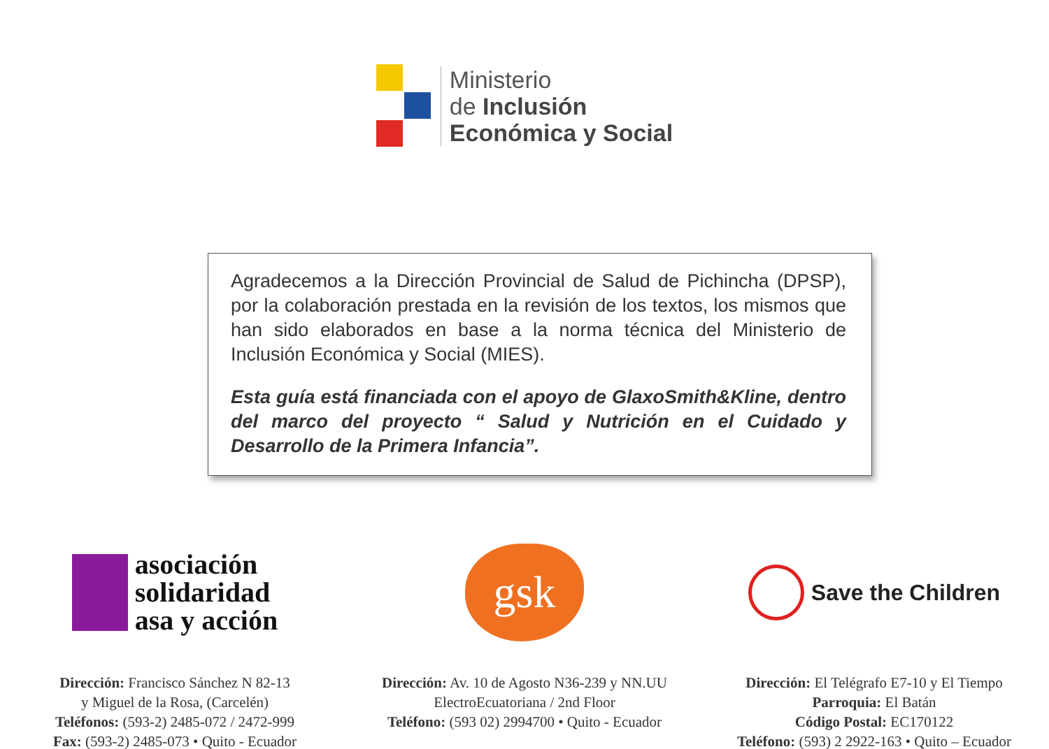Ministerio
de Inclusión
Económica y Social
Agradecemos a la Dirección Provincial de Salud de Pichincha (DPSP), por la colaboración prestada en la revisión de los textos, los mismos que han sido elaborados en base a la norma técnica del Ministerio de Inclusión Económica y Social (MIES).
Esta guía está financiada con el apoyo de GlaxoSmith&Kline, dentro del marco del proyecto “ Salud y Nutrición en el Cuidado y Desarrollo de la Primera Infancia”.
asociación
solidaridad
asa y acción
Dirección: Francisco Sánchez N 82-13
y Miguel de la Rosa, (Carcelén)
Teléfonos: (593-2) 2485-072 / 2472-999
Fax: (593-2) 2485-073 • Quito - Ecuador
gsk
Dirección: Av. 10 de Agosto N36-239 y NN.UU
ElectroEcuatoriana / 2nd Floor
Teléfono: (593 02) 2994700 • Quito - Ecuador
Save the Children
Dirección: El Telégrafo E7-10 y El Tiempo
Parroquia: El Batán
Código Postal: EC170122
Teléfono: (593) 2 2922-163 • Quito – Ecuador